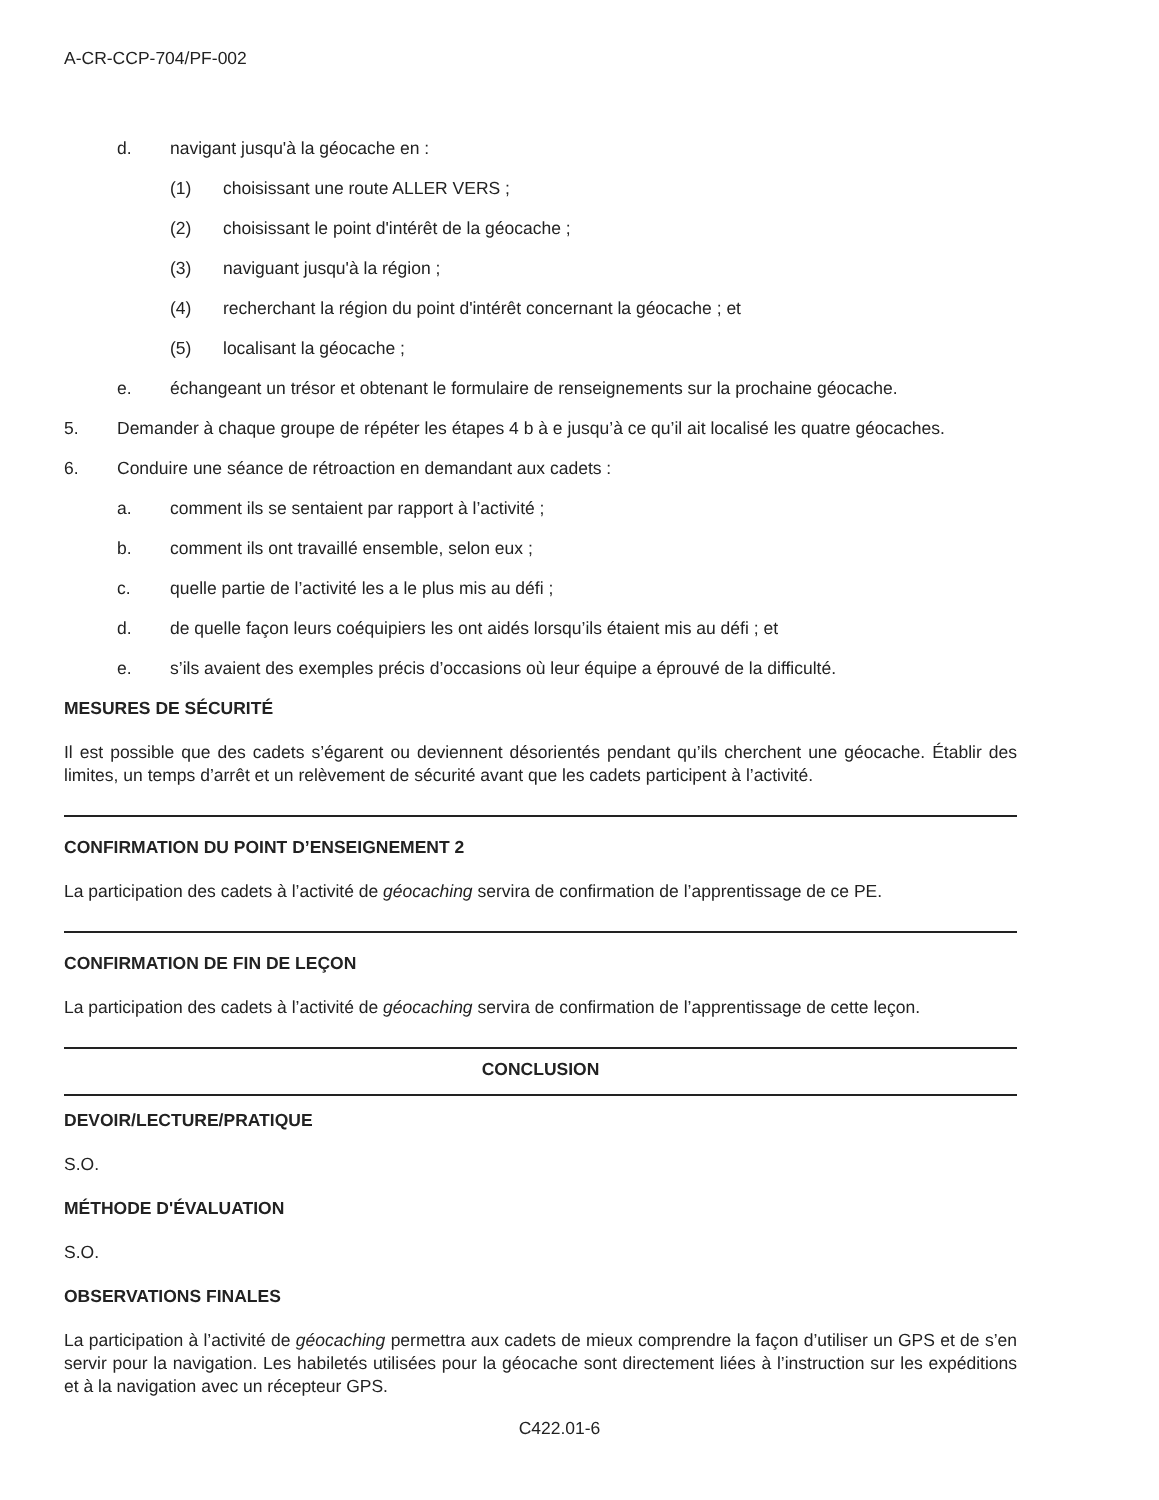A-CR-CCP-704/PF-002
d. navigant jusqu'à la géocache en :
(1) choisissant une route ALLER VERS ;
(2) choisissant le point d'intérêt de la géocache ;
(3) naviguant jusqu'à la région ;
(4) recherchant la région du point d'intérêt concernant la géocache ; et
(5) localisant la géocache ;
e. échangeant un trésor et obtenant le formulaire de renseignements sur la prochaine géocache.
5. Demander à chaque groupe de répéter les étapes 4 b à e jusqu’à ce qu’il ait localisé les quatre géocaches.
6. Conduire une séance de rétroaction en demandant aux cadets :
a. comment ils se sentaient par rapport à l’activité ;
b. comment ils ont travaillé ensemble, selon eux ;
c. quelle partie de l’activité les a le plus mis au défi ;
d. de quelle façon leurs coéquipiers les ont aidés lorsqu’ils étaient mis au défi ; et
e. s’ils avaient des exemples précis d’occasions où leur équipe a éprouvé de la difficulté.
MESURES DE SÉCURITÉ
Il est possible que des cadets s’égarent ou deviennent désorientés pendant qu’ils cherchent une géocache. Établir des limites, un temps d’arrêt et un relèvement de sécurité avant que les cadets participent à l’activité.
CONFIRMATION DU POINT D’ENSEIGNEMENT 2
La participation des cadets à l’activité de géocaching servira de confirmation de l’apprentissage de ce PE.
CONFIRMATION DE FIN DE LEÇON
La participation des cadets à l’activité de géocaching servira de confirmation de l’apprentissage de cette leçon.
CONCLUSION
DEVOIR/LECTURE/PRATIQUE
S.O.
MÉTHODE D'ÉVALUATION
S.O.
OBSERVATIONS FINALES
La participation à l’activité de géocaching permettra aux cadets de mieux comprendre la façon d’utiliser un GPS et de s’en servir pour la navigation. Les habiletés utilisées pour la géocache sont directement liées à l’instruction sur les expéditions et à la navigation avec un récepteur GPS.
C422.01-6